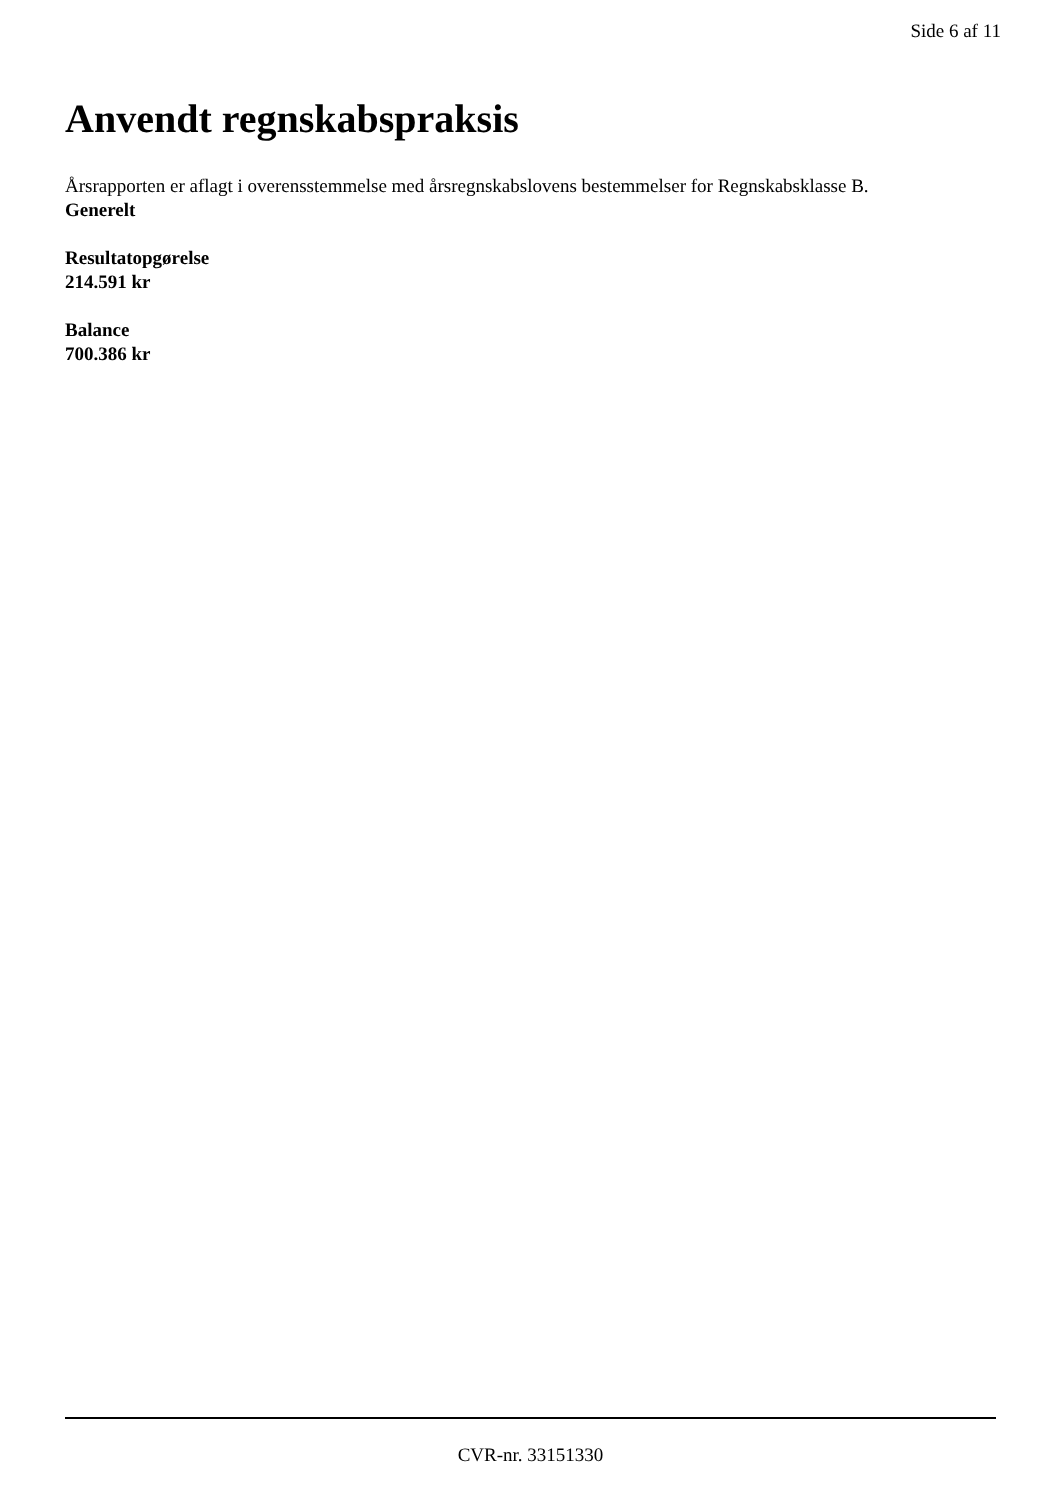Side 6 af 11
Anvendt regnskabspraksis
Årsrapporten er aflagt i overensstemmelse med årsregnskabslovens bestemmelser for Regnskabsklasse B.
Generelt
Resultatopgørelse
214.591 kr
Balance
700.386 kr
CVR-nr. 33151330